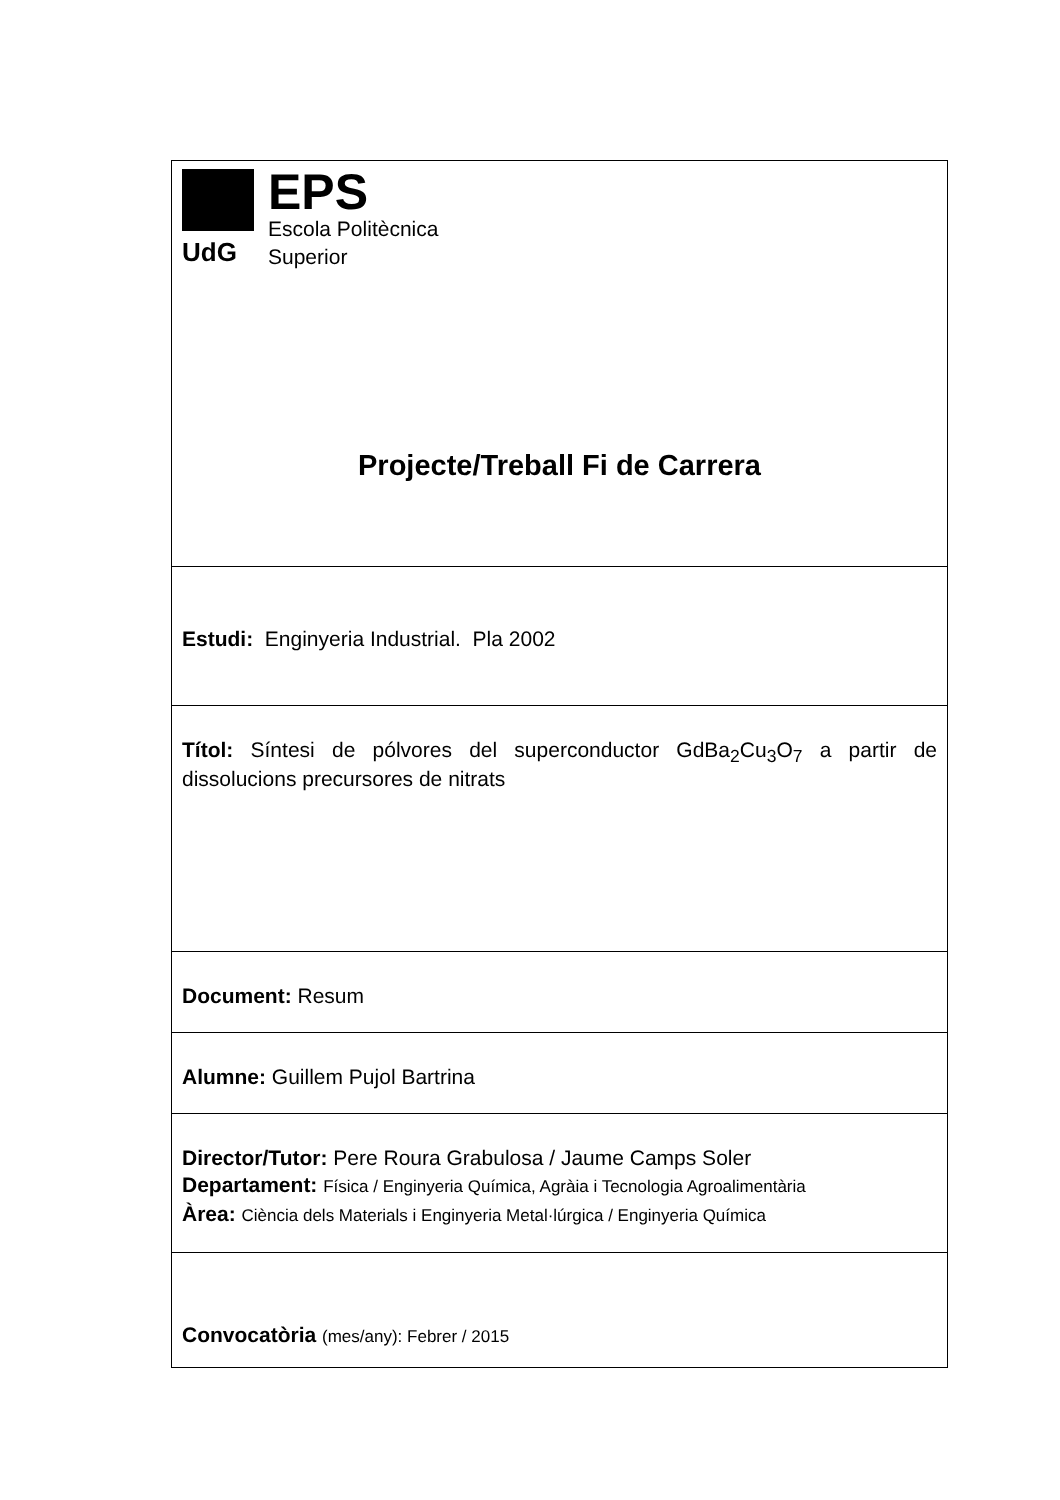| UdG EPS Escola Politècnica Superior Projecte/Treball Fi de Carrera |
| Estudi: Enginyeria Industrial. Pla 2002 |
| Títol: Síntesi de pólvores del superconductor GdBa<sub>2</sub>Cu<sub>3</sub>O<sub>7</sub> a partir de dissolucions precursores de nitrats |
| Document: Resum |
| Alumne: Guillem Pujol Bartrina |
| Director/Tutor: Pere Roura Grabulosa / Jaume Camps Soler Departament: Física / Enginyeria Química, Agràia i Tecnologia Agroalimentària Àrea: Ciència dels Materials i Enginyeria Metal·lúrgica / Enginyeria Química |
| Convocatòria (mes/any): Febrer / 2015 |